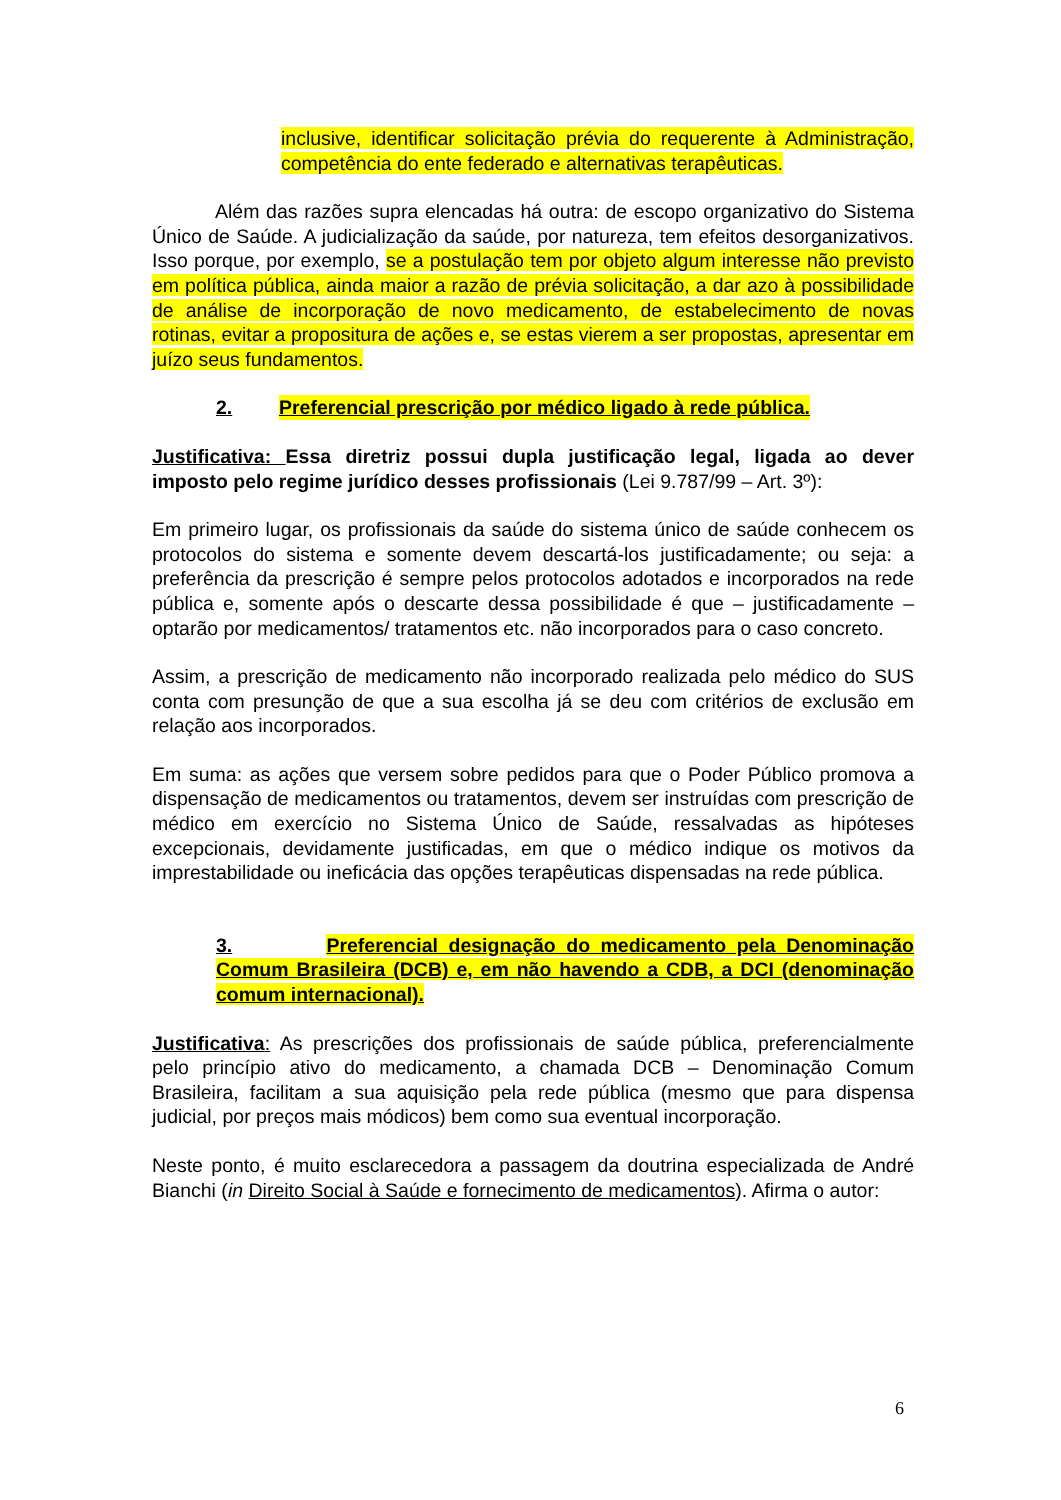inclusive, identificar solicitação prévia do requerente à Administração, competência do ente federado e alternativas terapêuticas.
Além das razões supra elencadas há outra: de escopo organizativo do Sistema Único de Saúde. A judicialização da saúde, por natureza, tem efeitos desorganizativos. Isso porque, por exemplo, se a postulação tem por objeto algum interesse não previsto em política pública, ainda maior a razão de prévia solicitação, a dar azo à possibilidade de análise de incorporação de novo medicamento, de estabelecimento de novas rotinas, evitar a propositura de ações e, se estas vierem a ser propostas, apresentar em juízo seus fundamentos.
2. Preferencial prescrição por médico ligado à rede pública.
Justificativa: Essa diretriz possui dupla justificação legal, ligada ao dever imposto pelo regime jurídico desses profissionais (Lei 9.787/99 – Art. 3º):
Em primeiro lugar, os profissionais da saúde do sistema único de saúde conhecem os protocolos do sistema e somente devem descartá-los justificadamente; ou seja: a preferência da prescrição é sempre pelos protocolos adotados e incorporados na rede pública e, somente após o descarte dessa possibilidade é que – justificadamente – optarão por medicamentos/ tratamentos etc. não incorporados para o caso concreto.
Assim, a prescrição de medicamento não incorporado realizada pelo médico do SUS conta com presunção de que a sua escolha já se deu com critérios de exclusão em relação aos incorporados.
Em suma: as ações que versem sobre pedidos para que o Poder Público promova a dispensação de medicamentos ou tratamentos, devem ser instruídas com prescrição de médico em exercício no Sistema Único de Saúde, ressalvadas as hipóteses excepcionais, devidamente justificadas, em que o médico indique os motivos da imprestabilidade ou ineficácia das opções terapêuticas dispensadas na rede pública.
3. Preferencial designação do medicamento pela Denominação Comum Brasileira (DCB) e, em não havendo a CDB, a DCI (denominação comum internacional).
Justificativa: As prescrições dos profissionais de saúde pública, preferencialmente pelo princípio ativo do medicamento, a chamada DCB – Denominação Comum Brasileira, facilitam a sua aquisição pela rede pública (mesmo que para dispensa judicial, por preços mais módicos) bem como sua eventual incorporação.
Neste ponto, é muito esclarecedora a passagem da doutrina especializada de André Bianchi (in Direito Social à Saúde e fornecimento de medicamentos). Afirma o autor:
6